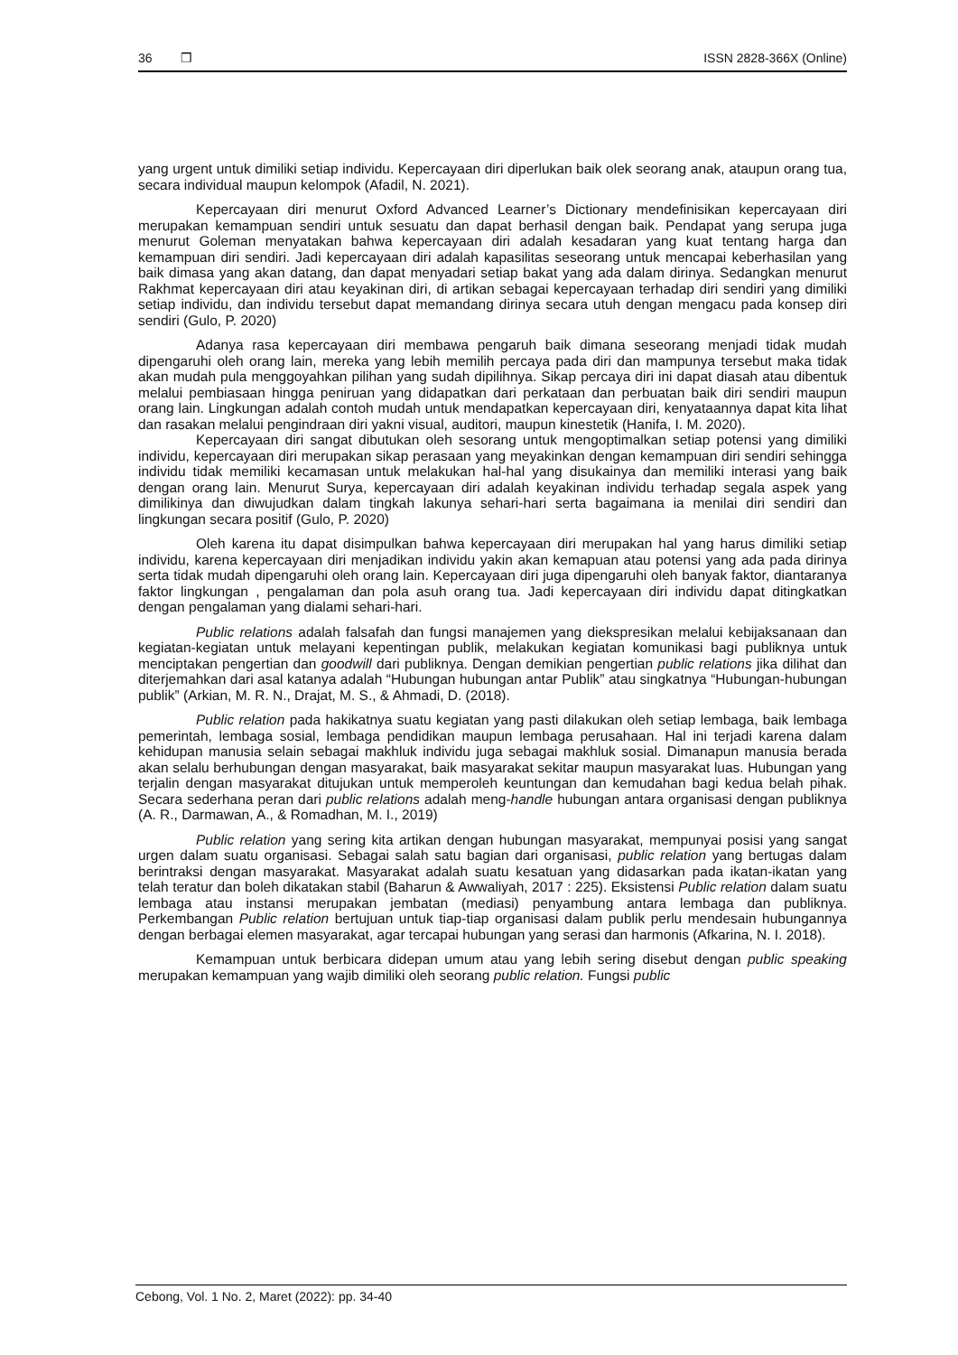36 ❒ ISSN 2828-366X (Online)
yang urgent untuk dimiliki setiap individu. Kepercayaan diri diperlukan baik olek seorang anak, ataupun orang tua, secara individual maupun kelompok (Afadil, N. 2021).
Kepercayaan diri menurut Oxford Advanced Learner’s Dictionary mendefinisikan kepercayaan diri merupakan kemampuan sendiri untuk sesuatu dan dapat berhasil dengan baik. Pendapat yang serupa juga menurut Goleman menyatakan bahwa kepercayaan diri adalah kesadaran yang kuat tentang harga dan kemampuan diri sendiri. Jadi kepercayaan diri adalah kapasilitas seseorang untuk mencapai keberhasilan yang baik dimasa yang akan datang, dan dapat menyadari setiap bakat yang ada dalam dirinya. Sedangkan menurut Rakhmat kepercayaan diri atau keyakinan diri, di artikan sebagai kepercayaan terhadap diri sendiri yang dimiliki setiap individu, dan individu tersebut dapat memandang dirinya secara utuh dengan mengacu pada konsep diri sendiri (Gulo, P. 2020)
Adanya rasa kepercayaan diri membawa pengaruh baik dimana seseorang menjadi tidak mudah dipengaruhi oleh orang lain, mereka yang lebih memilih percaya pada diri dan mampunya tersebut maka tidak akan mudah pula menggoyahkan pilihan yang sudah dipilihnya. Sikap percaya diri ini dapat diasah atau dibentuk melalui pembiasaan hingga peniruan yang didapatkan dari perkataan dan perbuatan baik diri sendiri maupun orang lain. Lingkungan adalah contoh mudah untuk mendapatkan kepercayaan diri, kenyataannya dapat kita lihat dan rasakan melalui pengindraan diri yakni visual, auditori, maupun kinestetik (Hanifa, I. M. 2020).
Kepercayaan diri sangat dibutukan oleh sesorang untuk mengoptimalkan setiap potensi yang dimiliki individu, kepercayaan diri merupakan sikap perasaan yang meyakinkan dengan kemampuan diri sendiri sehingga individu tidak memiliki kecamasan untuk melakukan hal-hal yang disukainya dan memiliki interasi yang baik dengan orang lain. Menurut Surya, kepercayaan diri adalah keyakinan individu terhadap segala aspek yang dimilikinya dan diwujudkan dalam tingkah lakunya sehari-hari serta bagaimana ia menilai diri sendiri dan lingkungan secara positif (Gulo, P. 2020)
Oleh karena itu dapat disimpulkan bahwa kepercayaan diri merupakan hal yang harus dimiliki setiap individu, karena kepercayaan diri menjadikan individu yakin akan kemapuan atau potensi yang ada pada dirinya serta tidak mudah dipengaruhi oleh orang lain. Kepercayaan diri juga dipengaruhi oleh banyak faktor, diantaranya faktor lingkungan , pengalaman dan pola asuh orang tua. Jadi kepercayaan diri individu dapat ditingkatkan dengan pengalaman yang dialami sehari-hari.
Public relations adalah falsafah dan fungsi manajemen yang diekspresikan melalui kebijaksanaan dan kegiatan-kegiatan untuk melayani kepentingan publik, melakukan kegiatan komunikasi bagi publiknya untuk menciptakan pengertian dan goodwill dari publiknya. Dengan demikian pengertian public relations jika dilihat dan diterjemahkan dari asal katanya adalah “Hubungan hubungan antar Publik” atau singkatnya “Hubungan-hubungan publik” (Arkian, M. R. N., Drajat, M. S., & Ahmadi, D. (2018).
Public relation pada hakikatnya suatu kegiatan yang pasti dilakukan oleh setiap lembaga, baik lembaga pemerintah, lembaga sosial, lembaga pendidikan maupun lembaga perusahaan. Hal ini terjadi karena dalam kehidupan manusia selain sebagai makhluk individu juga sebagai makhluk sosial. Dimanapun manusia berada akan selalu berhubungan dengan masyarakat, baik masyarakat sekitar maupun masyarakat luas. Hubungan yang terjalin dengan masyarakat ditujukan untuk memperoleh keuntungan dan kemudahan bagi kedua belah pihak. Secara sederhana peran dari public relations adalah meng-handle hubungan antara organisasi dengan publiknya (A. R., Darmawan, A., & Romadhan, M. I., 2019)
Public relation yang sering kita artikan dengan hubungan masyarakat, mempunyai posisi yang sangat urgen dalam suatu organisasi. Sebagai salah satu bagian dari organisasi, public relation yang bertugas dalam berintraksi dengan masyarakat. Masyarakat adalah suatu kesatuan yang didasarkan pada ikatan-ikatan yang telah teratur dan boleh dikatakan stabil (Baharun & Awwaliyah, 2017 : 225). Eksistensi Public relation dalam suatu lembaga atau instansi merupakan jembatan (mediasi) penyambung antara lembaga dan publiknya. Perkembangan Public relation bertujuan untuk tiap-tiap organisasi dalam publik perlu mendesain hubungannya dengan berbagai elemen masyarakat, agar tercapai hubungan yang serasi dan harmonis (Afkarina, N. I. 2018).
Kemampuan untuk berbicara didepan umum atau yang lebih sering disebut dengan public speaking merupakan kemampuan yang wajib dimiliki oleh seorang public relation. Fungsi public
Cebong, Vol. 1 No. 2, Maret (2022): pp. 34-40